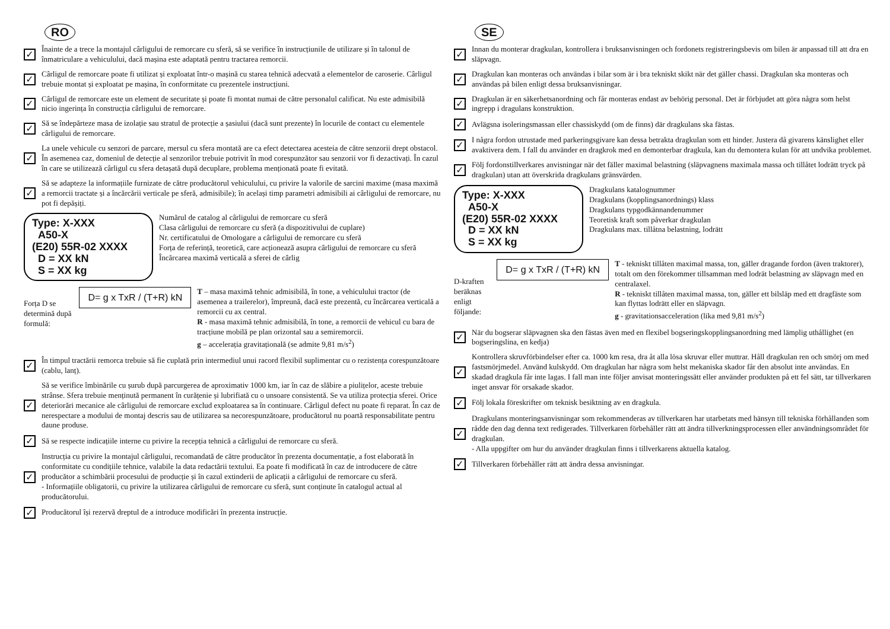RO
✓
Înainte de a trece la montajul cârligului de remorcare cu sferă, să se verifice în instrucțiunile de utilizare și în talonul de înmatriculare a vehiculului, dacă mașina este adaptată pentru tractarea remorcii.
✓
Cârligul de remorcare poate fi utilizat și exploatat într-o mașină cu starea tehnică adecvată a elementelor de caroserie. Cârligul trebuie montat și exploatat pe mașina, în conformitate cu prezentele instrucțiuni.
✓
Cârligul de remorcare este un element de securitate și poate fi montat numai de către personalul calificat. Nu este admisibilă nicio ingerința în construcția cârligului de remorcare.
✓
Să se îndepărteze masa de izolație sau stratul de protecție a șasiului (dacă sunt prezente) în locurile de contact cu elementele cârligului de remorcare.
✓
La unele vehicule cu senzori de parcare, mersul cu sfera montată are ca efect detectarea acesteia de către senzorii drept obstacol. În asemenea caz, domeniul de detecție al senzorilor trebuie potrivit în mod corespunzător sau senzorii vor fi dezactivați. În cazul în care se utilizează cârligul cu sfera detașată după decuplare, problema menționată poate fi evitată.
✓
Să se adapteze la informațiile furnizate de către producătorul vehiculului, cu privire la valorile de sarcini maxime (masa maximă a remorcii tractate și a încărcării verticale pe sferă, admisibile); în același timp parametri admisibili ai cârligului de remorcare, nu pot fi depășiți.
Type: X-XXX
A50-X
(E20) 55R-02 XXXX
D = XX kN
S = XX kg
Numărul de catalog al cârligului de remorcare cu sferă
Clasa cârligului de remorcare cu sferă (a dispozitivului de cuplare)
Nr. certificatului de Omologare a cârligului de remorcare cu sferă
Forța de referință, teoretică, care acționează asupra cârligului de remorcare cu sferă
Încărcarea maximă verticală a sferei de cârlig
Forța D se determină după formulă:
D= g x TxR / (T+R) kN
T – masa maximă tehnic admisibilă, în tone, a vehiculului tractor (de asemenea a trailerelor), împreună, dacă este prezentă, cu încărcarea verticală a remorcii cu ax central.
R - masa maximă tehnic admisibilă, în tone, a remorcii de vehicul cu bara de tracțiune mobilă pe plan orizontal sau a semiremorcii.
g – accelerația gravitațională (se admite 9,81 m/s<sup>2</sup>)
✓
În timpul tractării remorca trebuie să fie cuplată prin intermediul unui racord flexibil suplimentar cu o rezistența corespunzătoare (cablu, lanț).
✓
Să se verifice îmbinările cu șurub după parcurgerea de aproximativ 1000 km, iar în caz de slăbire a piulițelor, aceste trebuie strânse. Sfera trebuie menținută permanent în curățenie și lubrifiată cu o unsoare consistentă. Se va utiliza protecția sferei. Orice deteriorări mecanice ale cârligului de remorcare exclud exploatarea sa în continuare. Cârligul defect nu poate fi reparat. În caz de nerespectare a modului de montaj descris sau de utilizarea sa necorespunzătoare, producătorul nu poartă responsabilitate pentru daune produse.
✓
Să se respecte indicațiile interne cu privire la recepția tehnică a cârligului de remorcare cu sferă.
✓
Instrucția cu privire la montajul cârligului, recomandată de către producător în prezenta documentație, a fost elaborată în conformitate cu condițiile tehnice, valabile la data redactării textului. Ea poate fi modificată în caz de introducere de către producător a schimbării procesului de producție și în cazul extinderii de aplicații a cârligului de remorcare cu sferă.
- Informațiile obligatorii, cu privire la utilizarea cârligului de remorcare cu sferă, sunt conținute în catalogul actual al producătorului.
✓
Producătorul își rezervă dreptul de a introduce modificări în prezenta instrucție.
SE
✓
Innan du monterar dragkulan, kontrollera i bruksanvisningen och fordonets registreringsbevis om bilen är anpassad till att dra en släpvagn.
✓
Dragkulan kan monteras och användas i bilar som är i bra tekniskt skikt när det gäller chassi. Dragkulan ska monteras och användas på bilen enligt dessa bruksanvisningar.
✓
Dragkulan är en säkerhetsanordning och får monteras endast av behörig personal. Det är förbjudet att göra några som helst ingrepp i dragulans konstruktion.
✓
Avlägsna isoleringsmassan eller chassiskydd (om de finns) där dragkulans ska fästas.
✓
I några fordon utrustade med parkeringsgivare kan dessa betrakta dragkulan som ett hinder. Justera då givarens känslighet eller avaktivera dem. I fall du använder en dragkrok med en demonterbar dragkula, kan du demontera kulan för att undvika problemet.
✓
Följ fordonstillverkares anvisningar när det fäller maximal belastning (släpvagnens maximala massa och tillåtet lodrätt tryck på dragkulan) utan att överskrida dragkulans gränsvärden.
Type: X-XXX
A50-X
(E20) 55R-02 XXXX
D = XX kN
S = XX kg
Dragkulans katalognummer
Dragkulans (kopplingsanordnings) klass
Dragkulans typgodkännandenummer
Teoretisk kraft som påverkar dragkulan
Dragkulans max. tillåtna belastning, lodrätt
D-kraften beräknas enligt följande:
D= g x TxR / (T+R) kN
T - tekniskt tillåten maximal massa, ton, gäller dragande fordon (även traktorer), totalt om den förekommer tillsamman med lodrät belastning av släpvagn med en centralaxel.
R - tekniskt tillåten maximal massa, ton, gäller ett bilsläp med ett dragfäste som kan flyttas lodrätt eller en släpvagn.
g - gravitationsacceleration (lika med 9,81 m/s<sup>2</sup>)
✓
När du bogserar släpvagnen ska den fästas även med en flexibel bogseringskopplingsanordning med lämplig uthållighet (en bogseringslina, en kedja)
✓
Kontrollera skruvförbindelser efter ca. 1000 km resa, dra åt alla lösa skruvar eller muttrar. Håll dragkulan ren och smörj om med fastsmörjmedel. Använd kulskydd. Om dragkulan har några som helst mekaniska skador får den absolut inte användas. En skadad dragkula får inte lagas. I fall man inte följer anvisat monteringssätt eller använder produkten på ett fel sätt, tar tillverkaren inget ansvar för orsakade skador.
✓
Följ lokala föreskrifter om teknisk besiktning av en dragkula.
✓
Dragkulans monteringsanvisningar som rekommenderas av tillverkaren har utarbetats med hänsyn till tekniska förhållanden som rådde den dag denna text redigerades. Tillverkaren förbehåller rätt att ändra tillverkningsprocessen eller användningsområdet för dragkulan.
- Alla uppgifter om hur du använder dragkulan finns i tillverkarens aktuella katalog.
✓
Tillverkaren förbehåller rätt att ändra dessa anvisningar.